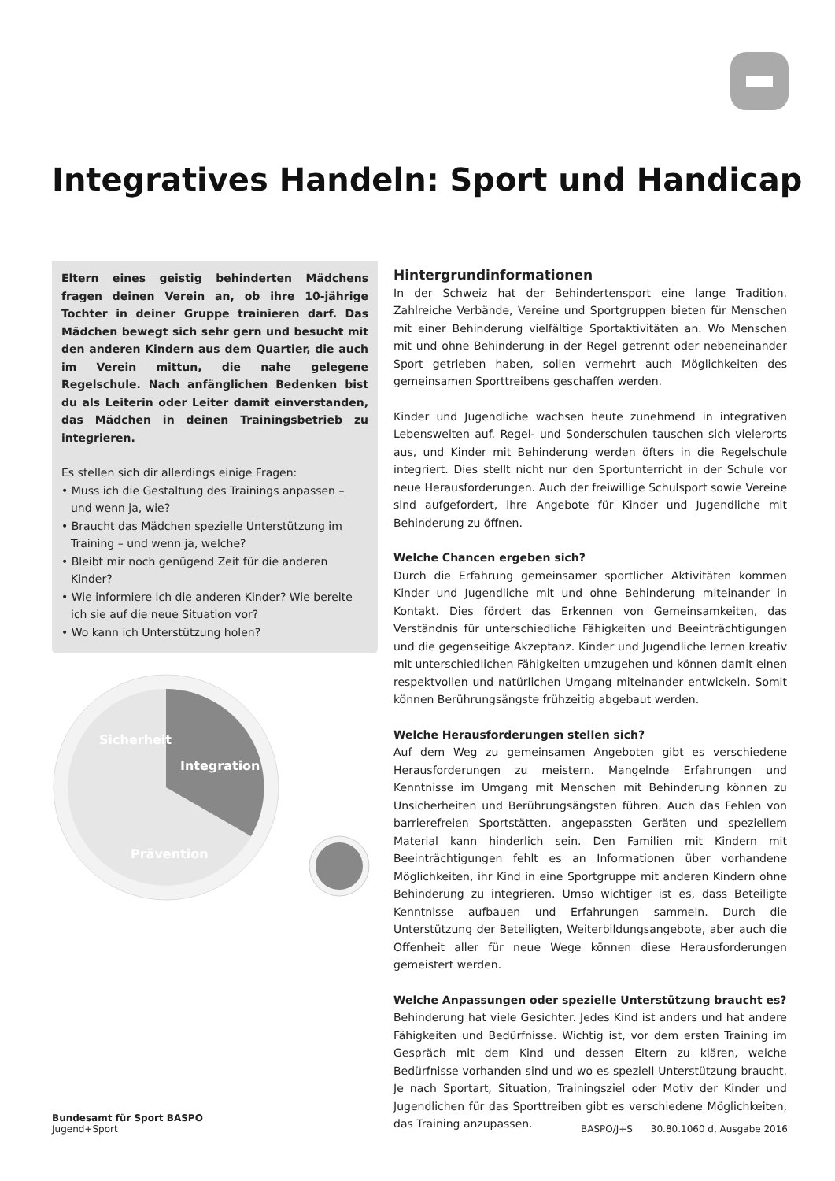Integratives Handeln: Sport und Handicap
Eltern eines geistig behinderten Mädchens fragen deinen Verein an, ob ihre 10-jährige Tochter in deiner Gruppe trainieren darf. Das Mädchen bewegt sich sehr gern und besucht mit den anderen Kindern aus dem Quartier, die auch im Verein mittun, die nahe gelegene Regelschule. Nach anfänglichen Bedenken bist du als Leiterin oder Leiter damit einverstanden, das Mädchen in deinen Trainingsbetrieb zu integrieren.
Es stellen sich dir allerdings einige Fragen:
• Muss ich die Gestaltung des Trainings anpassen – und wenn ja, wie?
• Braucht das Mädchen spezielle Unterstützung im Training – und wenn ja, welche?
• Bleibt mir noch genügend Zeit für die anderen Kinder?
• Wie informiere ich die anderen Kinder? Wie bereite ich sie auf die neue Situation vor?
• Wo kann ich Unterstützung holen?
Sicherheit
Integration
Prävention
Hintergrundinformationen
In der Schweiz hat der Behindertensport eine lange Tradition. Zahlreiche Verbände, Vereine und Sportgruppen bieten für Menschen mit einer Behinderung vielfältige Sportaktivitäten an. Wo Menschen mit und ohne Behinderung in der Regel getrennt oder nebeneinander Sport getrieben haben, sollen vermehrt auch Möglichkeiten des gemeinsamen Sporttreibens geschaffen werden.
Kinder und Jugendliche wachsen heute zunehmend in integrativen Lebenswelten auf. Regel- und Sonderschulen tauschen sich vielerorts aus, und Kinder mit Behinderung werden öfters in die Regelschule integriert. Dies stellt nicht nur den Sportunterricht in der Schule vor neue Herausforderungen. Auch der freiwillige Schulsport sowie Vereine sind aufgefordert, ihre Angebote für Kinder und Jugendliche mit Behinderung zu öffnen.
Welche Chancen ergeben sich?
Durch die Erfahrung gemeinsamer sportlicher Aktivitäten kommen Kinder und Jugendliche mit und ohne Behinderung miteinander in Kontakt. Dies fördert das Erkennen von Gemeinsamkeiten, das Verständnis für unterschiedliche Fähigkeiten und Beeinträchtigungen und die gegenseitige Akzeptanz. Kinder und Jugendliche lernen kreativ mit unterschiedlichen Fähigkeiten umzugehen und können damit einen respektvollen und natürlichen Umgang miteinander entwickeln. Somit können Berührungsängste frühzeitig abgebaut werden.
Welche Herausforderungen stellen sich?
Auf dem Weg zu gemeinsamen Angeboten gibt es verschiedene Herausforderungen zu meistern. Mangelnde Erfahrungen und Kenntnisse im Umgang mit Menschen mit Behinderung können zu Unsicherheiten und Berührungsängsten führen. Auch das Fehlen von barrierefreien Sportstätten, angepassten Geräten und speziellem Material kann hinderlich sein. Den Familien mit Kindern mit Beeinträchtigungen fehlt es an Informationen über vorhandene Möglichkeiten, ihr Kind in eine Sportgruppe mit anderen Kindern ohne Behinderung zu integrieren. Umso wichtiger ist es, dass Beteiligte Kenntnisse aufbauen und Erfahrungen sammeln. Durch die Unterstützung der Beteiligten, Weiterbildungsangebote, aber auch die Offenheit aller für neue Wege können diese Herausforderungen gemeistert werden.
Welche Anpassungen oder spezielle Unterstützung braucht es?
Behinderung hat viele Gesichter. Jedes Kind ist anders und hat andere Fähigkeiten und Bedürfnisse. Wichtig ist, vor dem ersten Training im Gespräch mit dem Kind und dessen Eltern zu klären, welche Bedürfnisse vorhanden sind und wo es speziell Unterstützung braucht. Je nach Sportart, Situation, Trainingsziel oder Motiv der Kinder und Jugendlichen für das Sporttreiben gibt es verschiedene Möglichkeiten, das Training anzupassen.
Bundesamt für Sport BASPO
Jugend+Sport
BASPO/J+S 30.80.1060 d, Ausgabe 2016